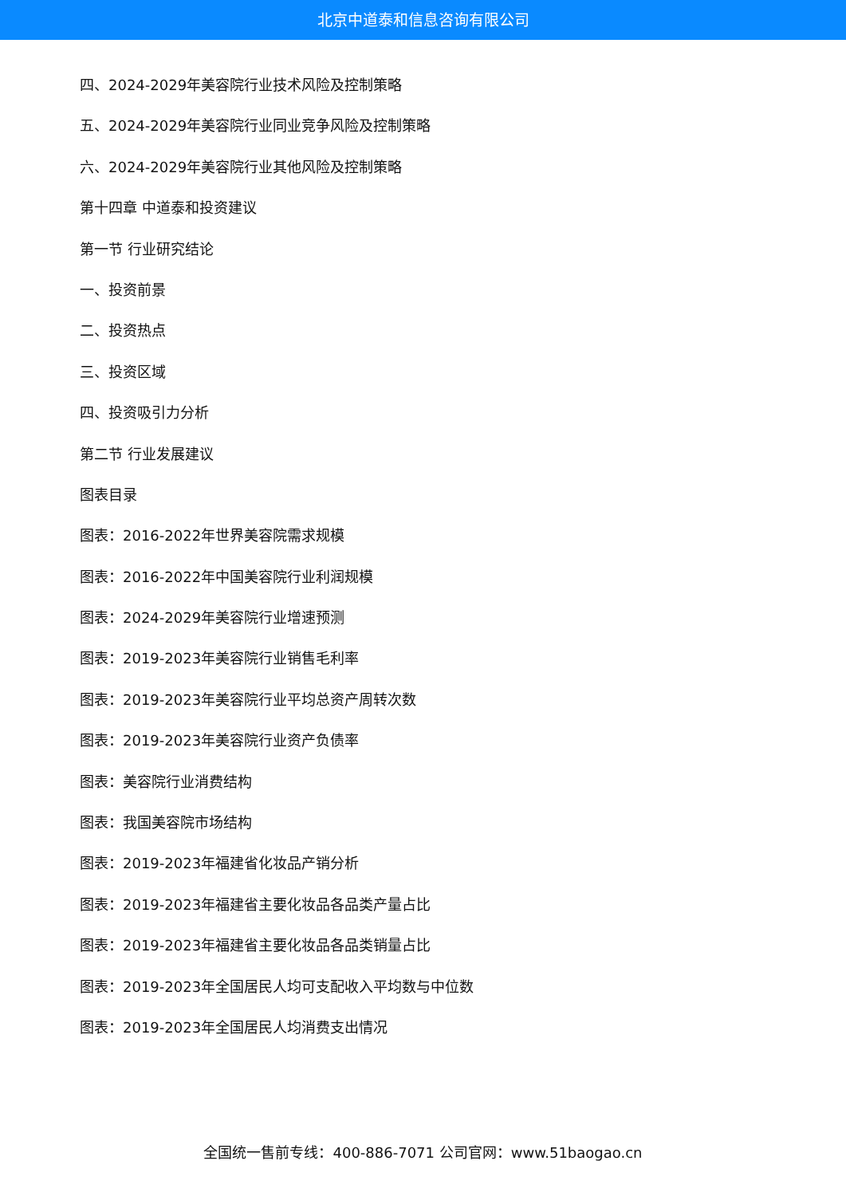北京中道泰和信息咨询有限公司
四、2024-2029年美容院行业技术风险及控制策略
五、2024-2029年美容院行业同业竞争风险及控制策略
六、2024-2029年美容院行业其他风险及控制策略
第十四章 中道泰和投资建议
第一节 行业研究结论
一、投资前景
二、投资热点
三、投资区域
四、投资吸引力分析
第二节 行业发展建议
图表目录
图表：2016-2022年世界美容院需求规模
图表：2016-2022年中国美容院行业利润规模
图表：2024-2029年美容院行业增速预测
图表：2019-2023年美容院行业销售毛利率
图表：2019-2023年美容院行业平均总资产周转次数
图表：2019-2023年美容院行业资产负债率
图表：美容院行业消费结构
图表：我国美容院市场结构
图表：2019-2023年福建省化妆品产销分析
图表：2019-2023年福建省主要化妆品各品类产量占比
图表：2019-2023年福建省主要化妆品各品类销量占比
图表：2019-2023年全国居民人均可支配收入平均数与中位数
图表：2019-2023年全国居民人均消费支出情况
全国统一售前专线：400-886-7071 公司官网：www.51baogao.cn